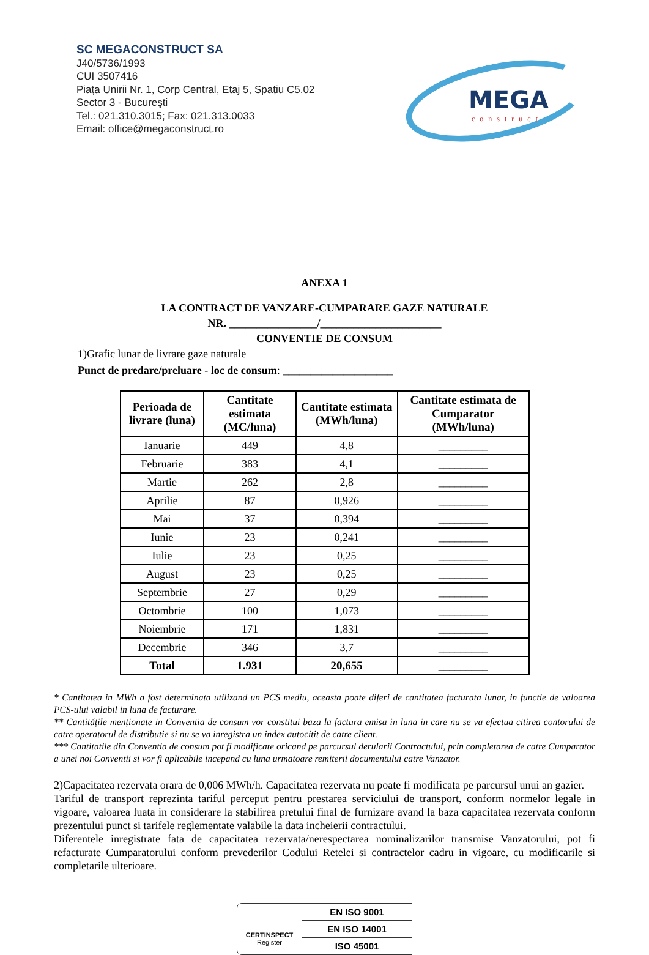SC MEGACONSTRUCT SA
J40/5736/1993
CUI 3507416
Piața Unirii Nr. 1, Corp Central, Etaj 5, Spațiu C5.02
Sector 3 - Bucureşti
Tel.: 021.310.3015; Fax: 021.313.0033
Email: office@megaconstruct.ro
MEGA
construct
ANEXA 1
LA CONTRACT DE VANZARE-CUMPARARE GAZE NATURALE
NR. ________________/______________________
CONVENTIE DE CONSUM
1)Grafic lunar de livrare gaze naturale
Punct de predare/preluare - loc de consum: ____________________
| Perioada de livrare (luna) | Cantitate estimata (MC/luna) | Cantitate estimata (MWh/luna) | Cantitate estimata de Cumparator (MWh/luna) |
| --- | --- | --- | --- |
| Ianuarie | 449 | 4,8 | _________ |
| Februarie | 383 | 4,1 | _________ |
| Martie | 262 | 2,8 | _________ |
| Aprilie | 87 | 0,926 | _________ |
| Mai | 37 | 0,394 | _________ |
| Iunie | 23 | 0,241 | _________ |
| Iulie | 23 | 0,25 | _________ |
| August | 23 | 0,25 | _________ |
| Septembrie | 27 | 0,29 | _________ |
| Octombrie | 100 | 1,073 | _________ |
| Noiembrie | 171 | 1,831 | _________ |
| Decembrie | 346 | 3,7 | _________ |
| Total | 1.931 | 20,655 | _________ |
* Cantitatea in MWh a fost determinata utilizand un PCS mediu, aceasta poate diferi de cantitatea facturata lunar, in functie de valoarea PCS-ului valabil in luna de facturare.
** Cantitățile menționate in Conventia de consum vor constitui baza la factura emisa in luna in care nu se va efectua citirea contorului de catre operatorul de distributie si nu se va inregistra un index autocitit de catre client.
*** Cantitatile din Conventia de consum pot fi modificate oricand pe parcursul derularii Contractului, prin completarea de catre Cumparator a unei noi Conventii si vor fi aplicabile incepand cu luna urmatoare remiterii documentului catre Vanzator.
2)Capacitatea rezervata orara de 0,006 MWh/h. Capacitatea rezervata nu poate fi modificata pe parcursul unui an gazier.
Tariful de transport reprezinta tariful perceput pentru prestarea serviciului de transport, conform normelor legale in vigoare, valoarea luata in considerare la stabilirea pretului final de furnizare avand la baza capacitatea rezervata conform prezentului punct si tarifele reglementate valabile la data incheierii contractului.
Diferentele inregistrate fata de capacitatea rezervata/nerespectarea nominalizarilor transmise Vanzatorului, pot fi refacturate Cumparatorului conform prevederilor Codului Retelei si contractelor cadru in vigoare, cu modificarile si completarile ulterioare.
CERTINSPECT
Register
EN ISO 9001
EN ISO 14001
ISO 45001